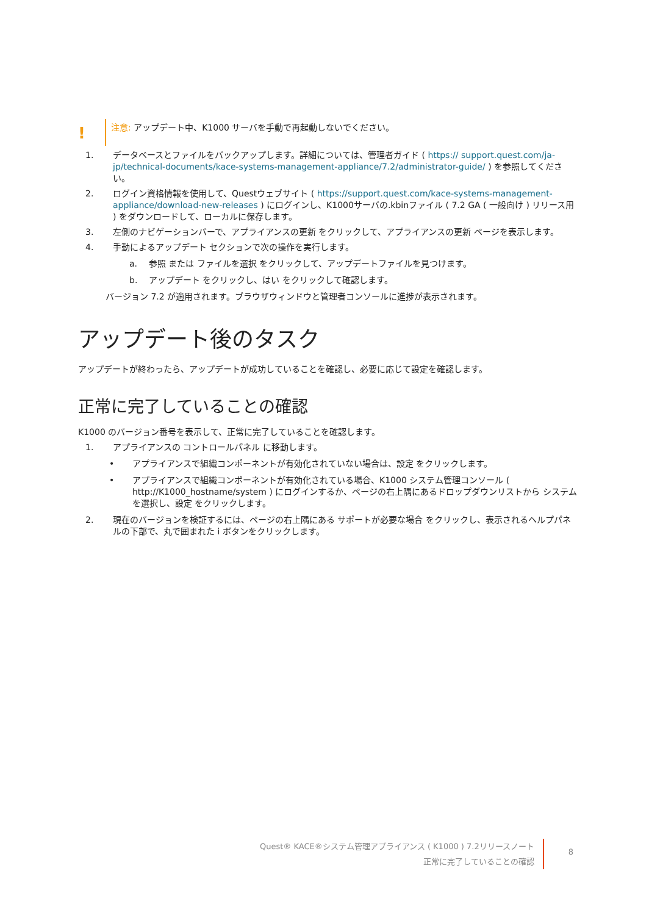!
注意: アップデート中、K1000 サーバを手動で再起動しないでください。
1. データベースとファイルをバックアップします。詳細については、管理者ガイド ( https:// support.quest.com/ja-jp/technical-documents/kace-systems-management-appliance/7.2/administrator-guide/ ) を参照してください。
2. ログイン資格情報を使用して、Questウェブサイト ( https://support.quest.com/kace-systems-management-appliance/download-new-releases ) にログインし、K1000サーバの.kbinファイル ( 7.2 GA ( 一般向け ) リリース用 ) をダウンロードして、ローカルに保存します。
3. 左側のナビゲーションバーで、アプライアンスの更新 をクリックして、アプライアンスの更新 ページを表示します。
4. 手動によるアップデート セクションで次の操作を実行します。
a. 参照 または ファイルを選択 をクリックして、アップデートファイルを見つけます。
b. アップデート をクリックし、はい をクリックして確認します。
バージョン 7.2 が適用されます。ブラウザウィンドウと管理者コンソールに進捗が表示されます。
アップデート後のタスク
アップデートが終わったら、アップデートが成功していることを確認し、必要に応じて設定を確認します。
正常に完了していることの確認
K1000 のバージョン番号を表示して、正常に完了していることを確認します。
1. アプライアンスの コントロールパネル に移動します。
• アプライアンスで組織コンポーネントが有効化されていない場合は、設定 をクリックします。
• アプライアンスで組織コンポーネントが有効化されている場合、K1000 システム管理コンソール ( http://K1000_hostname/system ) にログインするか、ページの右上隅にあるドロップダウンリストから システム を選択し、設定 をクリックします。
2. 現在のバージョンを検証するには、ページの右上隅にある サポートが必要な場合 をクリックし、表示されるヘルプパネルの下部で、丸で囲まれた i ボタンをクリックします。
Quest® KACE®システム管理アプライアンス ( K1000 ) 7.2リリースノート
正常に完了していることの確認
8